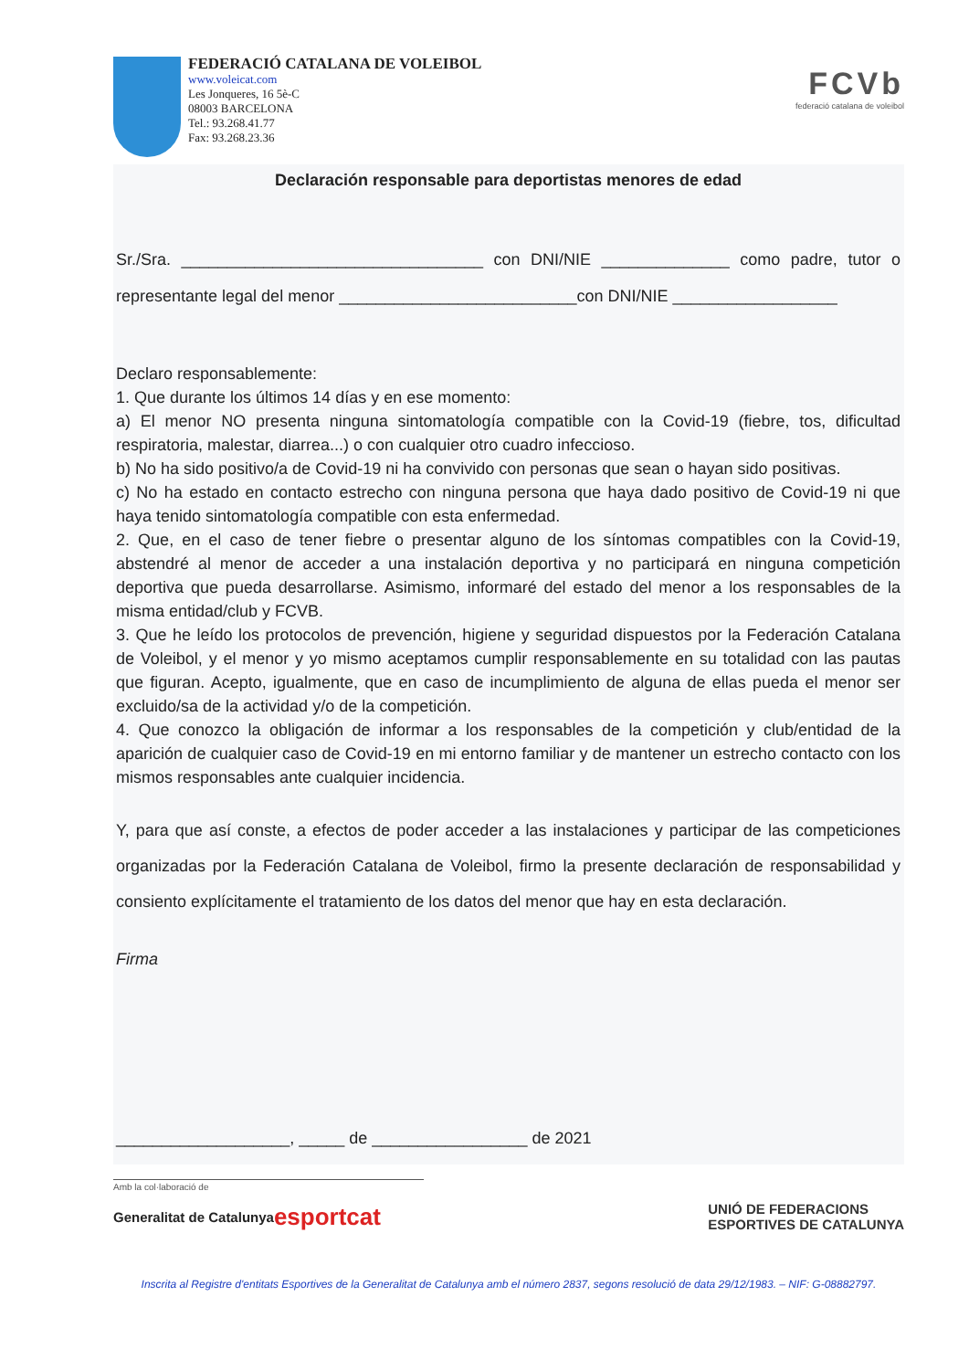FEDERACIÓ CATALANA DE VOLEIBOL
www.voleicat.com
Les Jonqueres, 16 5è-C
08003 BARCELONA
Tel.: 93.268.41.77
Fax: 93.268.23.36
FCVb
federació catalana de voleibol
Declaración responsable para deportistas menores de edad
Sr./Sra. _________________________________ con DNI/NIE ______________ como padre, tutor o representante legal del menor __________________________con DNI/NIE __________________
Declaro responsablemente:
1. Que durante los últimos 14 días y en ese momento:
a) El menor NO presenta ninguna sintomatología compatible con la Covid-19 (fiebre, tos, dificultad respiratoria, malestar, diarrea...) o con cualquier otro cuadro infeccioso.
b) No ha sido positivo/a de Covid-19 ni ha convivido con personas que sean o hayan sido positivas.
c) No ha estado en contacto estrecho con ninguna persona que haya dado positivo de Covid-19 ni que haya tenido sintomatología compatible con esta enfermedad.
2. Que, en el caso de tener fiebre o presentar alguno de los síntomas compatibles con la Covid-19, abstendré al menor de acceder a una instalación deportiva y no participará en ninguna competición deportiva que pueda desarrollarse. Asimismo, informaré del estado del menor a los responsables de la misma entidad/club y FCVB.
3. Que he leído los protocolos de prevención, higiene y seguridad dispuestos por la Federación Catalana de Voleibol, y el menor y yo mismo aceptamos cumplir responsablemente en su totalidad con las pautas que figuran. Acepto, igualmente, que en caso de incumplimiento de alguna de ellas pueda el menor ser excluido/sa de la actividad y/o de la competición.
4. Que conozco la obligación de informar a los responsables de la competición y club/entidad de la aparición de cualquier caso de Covid-19 en mi entorno familiar y de mantener un estrecho contacto con los mismos responsables ante cualquier incidencia.
Y, para que así conste, a efectos de poder acceder a las instalaciones y participar de las competiciones organizadas por la Federación Catalana de Voleibol, firmo la presente declaración de responsabilidad y consiento explícitamente el tratamiento de los datos del menor que hay en esta declaración.
Firma
___________________, _____ de _________________ de 2021
Amb la col·laboració de
Generalitat de Catalunya esportcat UNIÓ DE FEDERACIONS
ESPORTIVES DE CATALUNYA
Inscrita al Registre d'entitats Esportives de la Generalitat de Catalunya amb el número 2837, segons resolució de data 29/12/1983. – NIF: G-08882797.